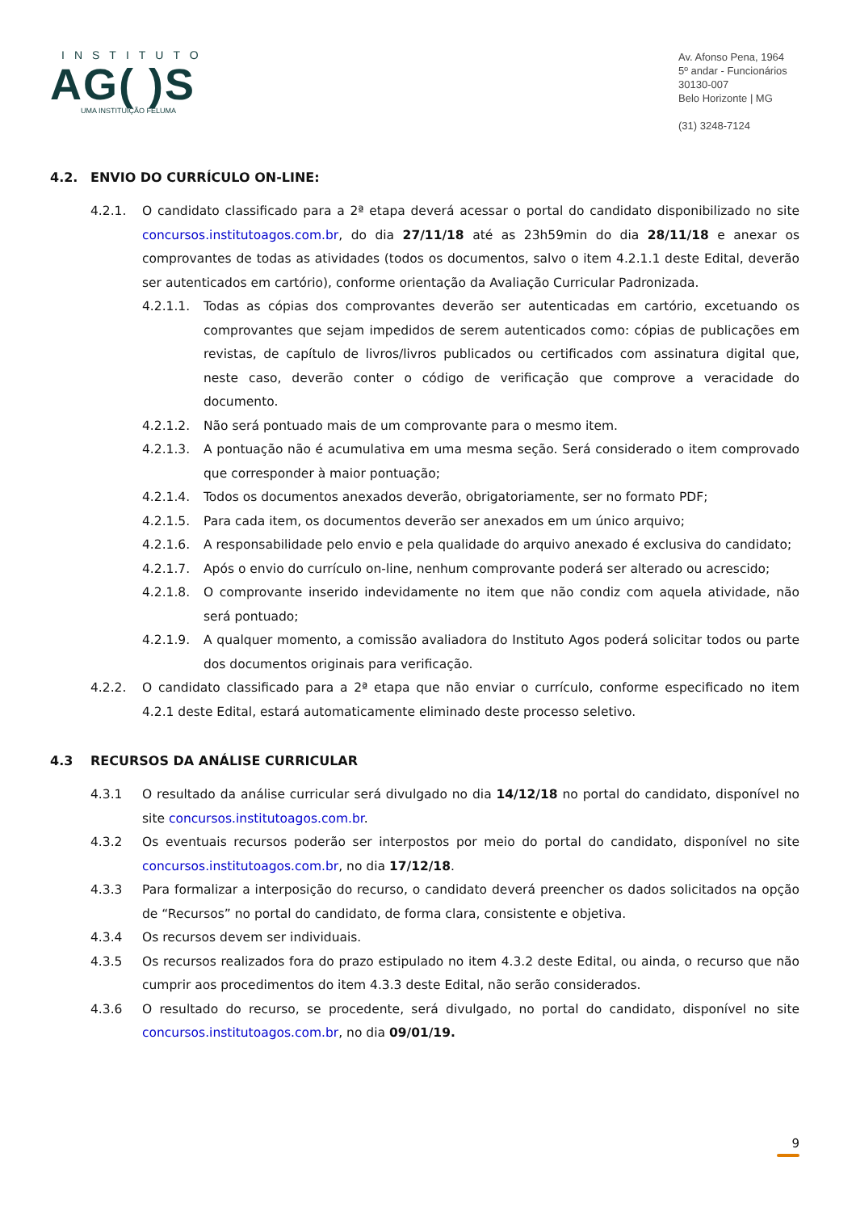INSTITUTO
AG( )S
UMA INSTITUIÇÃO FELUMA
Av. Afonso Pena, 1964
5º andar - Funcionários
30130-007
Belo Horizonte | MG
(31) 3248-7124
4.2. ENVIO DO CURRÍCULO ON-LINE:
4.2.1. O candidato classificado para a 2ª etapa deverá acessar o portal do candidato disponibilizado no site concursos.institutoagos.com.br, do dia 27/11/18 até as 23h59min do dia 28/11/18 e anexar os comprovantes de todas as atividades (todos os documentos, salvo o item 4.2.1.1 deste Edital, deverão ser autenticados em cartório), conforme orientação da Avaliação Curricular Padronizada.
4.2.1.1. Todas as cópias dos comprovantes deverão ser autenticadas em cartório, excetuando os comprovantes que sejam impedidos de serem autenticados como: cópias de publicações em revistas, de capítulo de livros/livros publicados ou certificados com assinatura digital que, neste caso, deverão conter o código de verificação que comprove a veracidade do documento.
4.2.1.2. Não será pontuado mais de um comprovante para o mesmo item.
4.2.1.3. A pontuação não é acumulativa em uma mesma seção. Será considerado o item comprovado que corresponder à maior pontuação;
4.2.1.4. Todos os documentos anexados deverão, obrigatoriamente, ser no formato PDF;
4.2.1.5. Para cada item, os documentos deverão ser anexados em um único arquivo;
4.2.1.6. A responsabilidade pelo envio e pela qualidade do arquivo anexado é exclusiva do candidato;
4.2.1.7. Após o envio do currículo on-line, nenhum comprovante poderá ser alterado ou acrescido;
4.2.1.8. O comprovante inserido indevidamente no item que não condiz com aquela atividade, não será pontuado;
4.2.1.9. A qualquer momento, a comissão avaliadora do Instituto Agos poderá solicitar todos ou parte dos documentos originais para verificação.
4.2.2. O candidato classificado para a 2ª etapa que não enviar o currículo, conforme especificado no item 4.2.1 deste Edital, estará automaticamente eliminado deste processo seletivo.
4.3 RECURSOS DA ANÁLISE CURRICULAR
4.3.1 O resultado da análise curricular será divulgado no dia 14/12/18 no portal do candidato, disponível no site concursos.institutoagos.com.br.
4.3.2 Os eventuais recursos poderão ser interpostos por meio do portal do candidato, disponível no site concursos.institutoagos.com.br, no dia 17/12/18.
4.3.3 Para formalizar a interposição do recurso, o candidato deverá preencher os dados solicitados na opção de “Recursos” no portal do candidato, de forma clara, consistente e objetiva.
4.3.4 Os recursos devem ser individuais.
4.3.5 Os recursos realizados fora do prazo estipulado no item 4.3.2 deste Edital, ou ainda, o recurso que não cumprir aos procedimentos do item 4.3.3 deste Edital, não serão considerados.
4.3.6 O resultado do recurso, se procedente, será divulgado, no portal do candidato, disponível no site concursos.institutoagos.com.br, no dia 09/01/19.
9